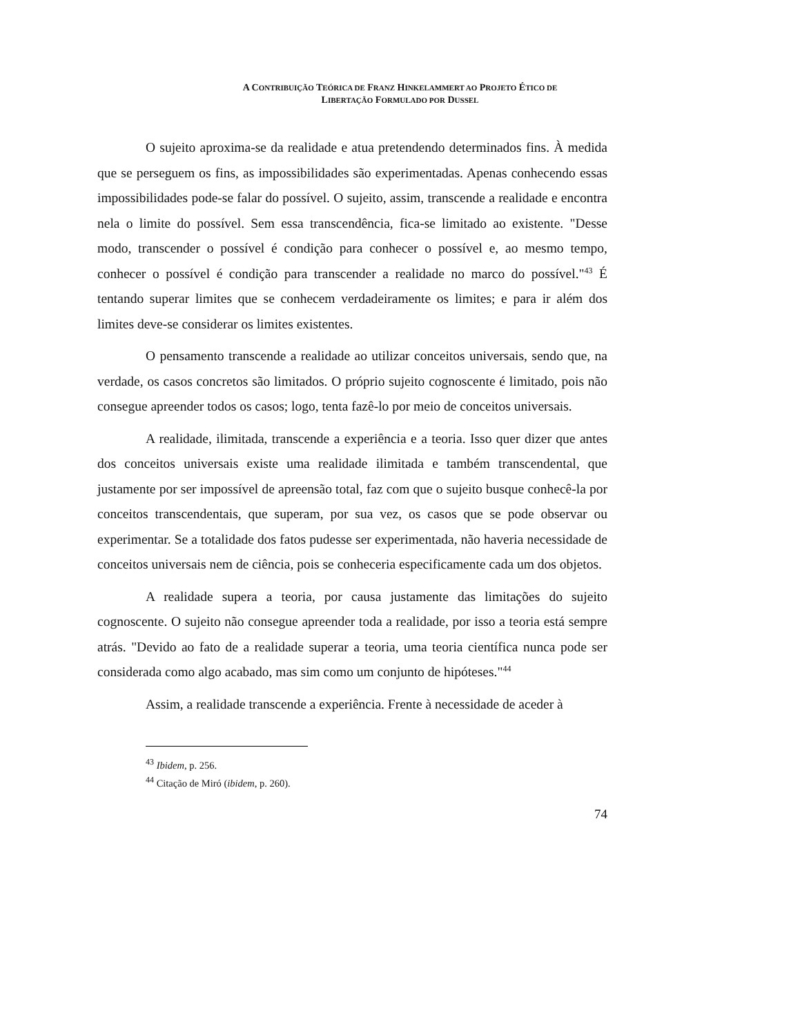A CONTRIBUIÇÃO TEÓRICA DE FRANZ HINKELAMMERT AO PROJETO ÉTICO DE
LIBERTAÇÃO FORMULADO POR DUSSEL
O sujeito aproxima-se da realidade e atua pretendendo determinados fins. À medida que se perseguem os fins, as impossibilidades são experimentadas. Apenas conhecendo essas impossibilidades pode-se falar do possível. O sujeito, assim, transcende a realidade e encontra nela o limite do possível. Sem essa transcendência, fica-se limitado ao existente. "Desse modo, transcender o possível é condição para conhecer o possível e, ao mesmo tempo, conhecer o possível é condição para transcender a realidade no marco do possível."<sup>43</sup> É tentando superar limites que se conhecem verdadeiramente os limites; e para ir além dos limites deve-se considerar os limites existentes.
O pensamento transcende a realidade ao utilizar conceitos universais, sendo que, na verdade, os casos concretos são limitados. O próprio sujeito cognoscente é limitado, pois não consegue apreender todos os casos; logo, tenta fazê-lo por meio de conceitos universais.
A realidade, ilimitada, transcende a experiência e a teoria. Isso quer dizer que antes dos conceitos universais existe uma realidade ilimitada e também transcendental, que justamente por ser impossível de apreensão total, faz com que o sujeito busque conhecê-la por conceitos transcendentais, que superam, por sua vez, os casos que se pode observar ou experimentar. Se a totalidade dos fatos pudesse ser experimentada, não haveria necessidade de conceitos universais nem de ciência, pois se conheceria especificamente cada um dos objetos.
A realidade supera a teoria, por causa justamente das limitações do sujeito cognoscente. O sujeito não consegue apreender toda a realidade, por isso a teoria está sempre atrás. "Devido ao fato de a realidade superar a teoria, uma teoria científica nunca pode ser considerada como algo acabado, mas sim como um conjunto de hipóteses."<sup>44</sup>
Assim, a realidade transcende a experiência. Frente à necessidade de aceder à
<sup>43</sup> Ibidem, p. 256.
<sup>44</sup> Citação de Miró (ibidem, p. 260).
74